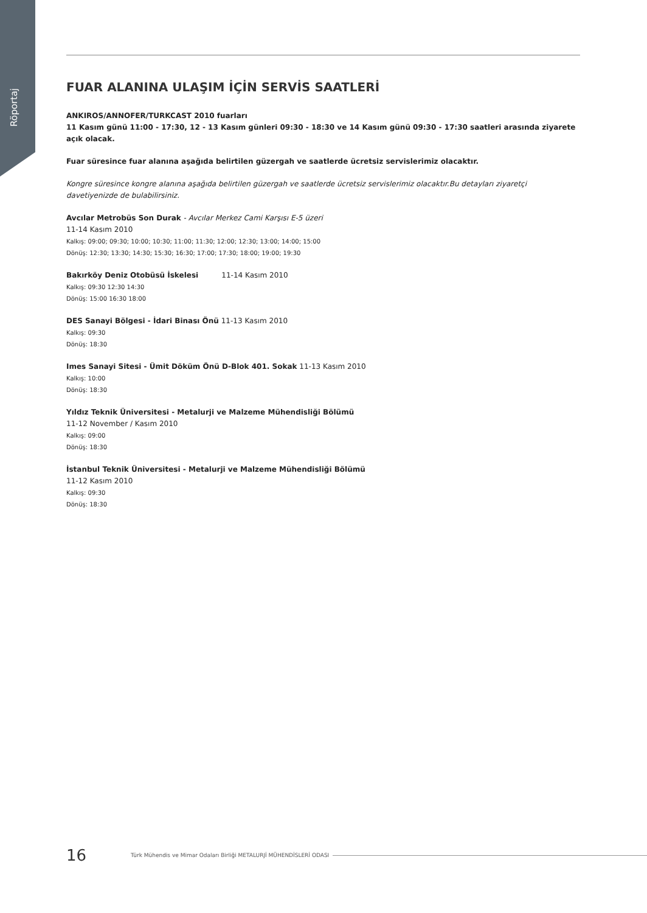Röportaj
FUAR ALANINA ULAŞIM İÇİN SERVİS SAATLERİ
ANKIROS/ANNOFER/TURKCAST 2010 fuarları
11 Kasım günü 11:00 - 17:30, 12 - 13 Kasım günleri 09:30 - 18:30 ve 14 Kasım günü 09:30 - 17:30 saatleri arasında ziyarete açık olacak.
Fuar süresince fuar alanına aşağıda belirtilen güzergah ve saatlerde ücretsiz servislerimiz olacaktır.
Kongre süresince kongre alanına aşağıda belirtilen güzergah ve saatlerde ücretsiz servislerimiz olacaktır.Bu detayları ziyaretçi davetiyenizde de bulabilirsiniz.
Avcılar Metrobüs Son Durak - Avcılar Merkez Cami Karşısı E-5 üzeri
11-14 Kasım 2010
Kalkış: 09:00; 09:30; 10:00; 10:30; 11:00; 11:30; 12:00; 12:30; 13:00; 14:00; 15:00
Dönüş: 12:30; 13:30; 14:30; 15:30; 16:30; 17:00; 17:30; 18:00; 19:00; 19:30
Bakırköy Deniz Otobüsü İskelesi 11-14 Kasım 2010
Kalkış: 09:30 12:30 14:30
Dönüş: 15:00 16:30 18:00
DES Sanayi Bölgesi - İdari Binası Önü 11-13 Kasım 2010
Kalkış: 09:30
Dönüş: 18:30
Imes Sanayi Sitesi - Ümit Döküm Önü D-Blok 401. Sokak 11-13 Kasım 2010
Kalkış: 10:00
Dönüş: 18:30
Yıldız Teknik Üniversitesi - Metalurji ve Malzeme Mühendisliği Bölümü
11-12 November / Kasım 2010
Kalkış: 09:00
Dönüş: 18:30
İstanbul Teknik Üniversitesi - Metalurji ve Malzeme Mühendisliği Bölümü
11-12 Kasım 2010
Kalkış: 09:30
Dönüş: 18:30
16 Türk Mühendis ve Mimar Odaları Birliği METALURJİ MÜHENDİSLERİ ODASI